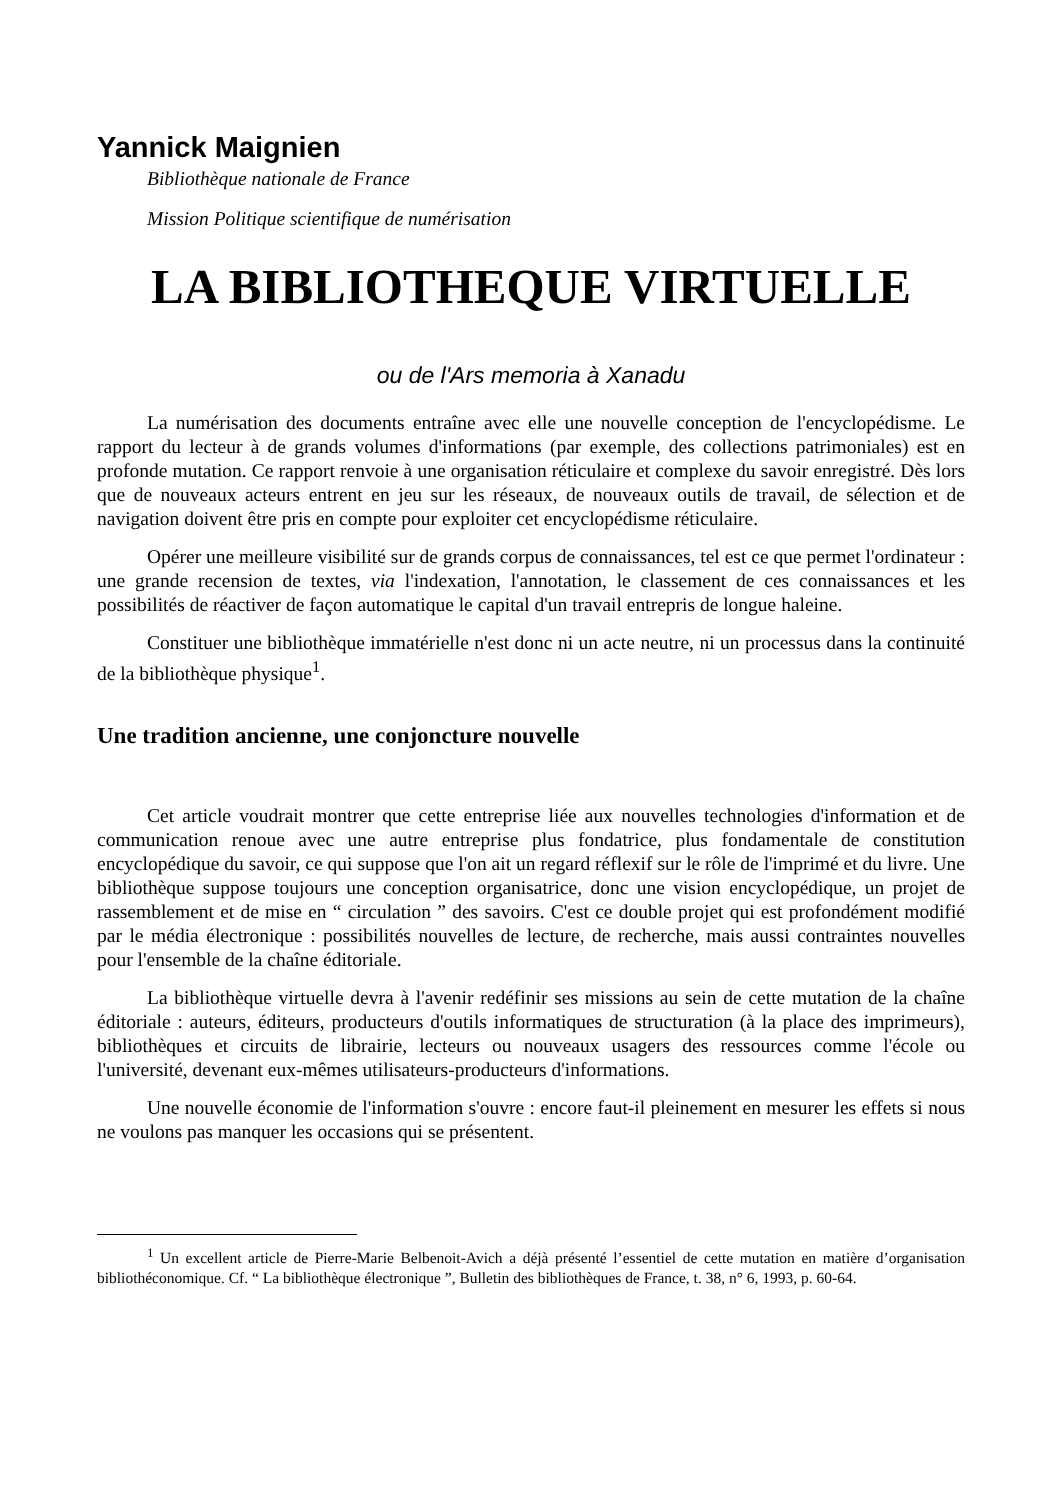Yannick Maignien
Bibliothèque nationale de France
Mission Politique scientifique de numérisation
LA BIBLIOTHEQUE VIRTUELLE
ou de l'Ars memoria à Xanadu
La numérisation des documents entraîne avec elle une nouvelle conception de l'encyclopédisme. Le rapport du lecteur à de grands volumes d'informations (par exemple, des collections patrimoniales) est en profonde mutation. Ce rapport renvoie à une organisation réticulaire et complexe du savoir enregistré. Dès lors que de nouveaux acteurs entrent en jeu sur les réseaux, de nouveaux outils de travail, de sélection et de navigation doivent être pris en compte pour exploiter cet encyclopédisme réticulaire.
Opérer une meilleure visibilité sur de grands corpus de connaissances, tel est ce que permet l'ordinateur : une grande recension de textes, via l'indexation, l'annotation, le classement de ces connaissances et les possibilités de réactiver de façon automatique le capital d'un travail entrepris de longue haleine.
Constituer une bibliothèque immatérielle n'est donc ni un acte neutre, ni un processus dans la continuité de la bibliothèque physique<sup>1</sup>.
Une tradition ancienne, une conjoncture nouvelle
Cet article voudrait montrer que cette entreprise liée aux nouvelles technologies d'information et de communication renoue avec une autre entreprise plus fondatrice, plus fondamentale de constitution encyclopédique du savoir, ce qui suppose que l'on ait un regard réflexif sur le rôle de l'imprimé et du livre. Une bibliothèque suppose toujours une conception organisatrice, donc une vision encyclopédique, un projet de rassemblement et de mise en “ circulation ” des savoirs. C'est ce double projet qui est profondément modifié par le média électronique : possibilités nouvelles de lecture, de recherche, mais aussi contraintes nouvelles pour l'ensemble de la chaîne éditoriale.
La bibliothèque virtuelle devra à l'avenir redéfinir ses missions au sein de cette mutation de la chaîne éditoriale : auteurs, éditeurs, producteurs d'outils informatiques de structuration (à la place des imprimeurs), bibliothèques et circuits de librairie, lecteurs ou nouveaux usagers des ressources comme l'école ou l'université, devenant eux-mêmes utilisateurs-producteurs d'informations.
Une nouvelle économie de l'information s'ouvre : encore faut-il pleinement en mesurer les effets si nous ne voulons pas manquer les occasions qui se présentent.
<sup>1</sup> Un excellent article de Pierre-Marie Belbenoit-Avich a déjà présenté l’essentiel de cette mutation en matière d’organisation bibliothéconomique. Cf. “ La bibliothèque électronique ”, Bulletin des bibliothèques de France, t. 38, n° 6, 1993, p. 60-64.